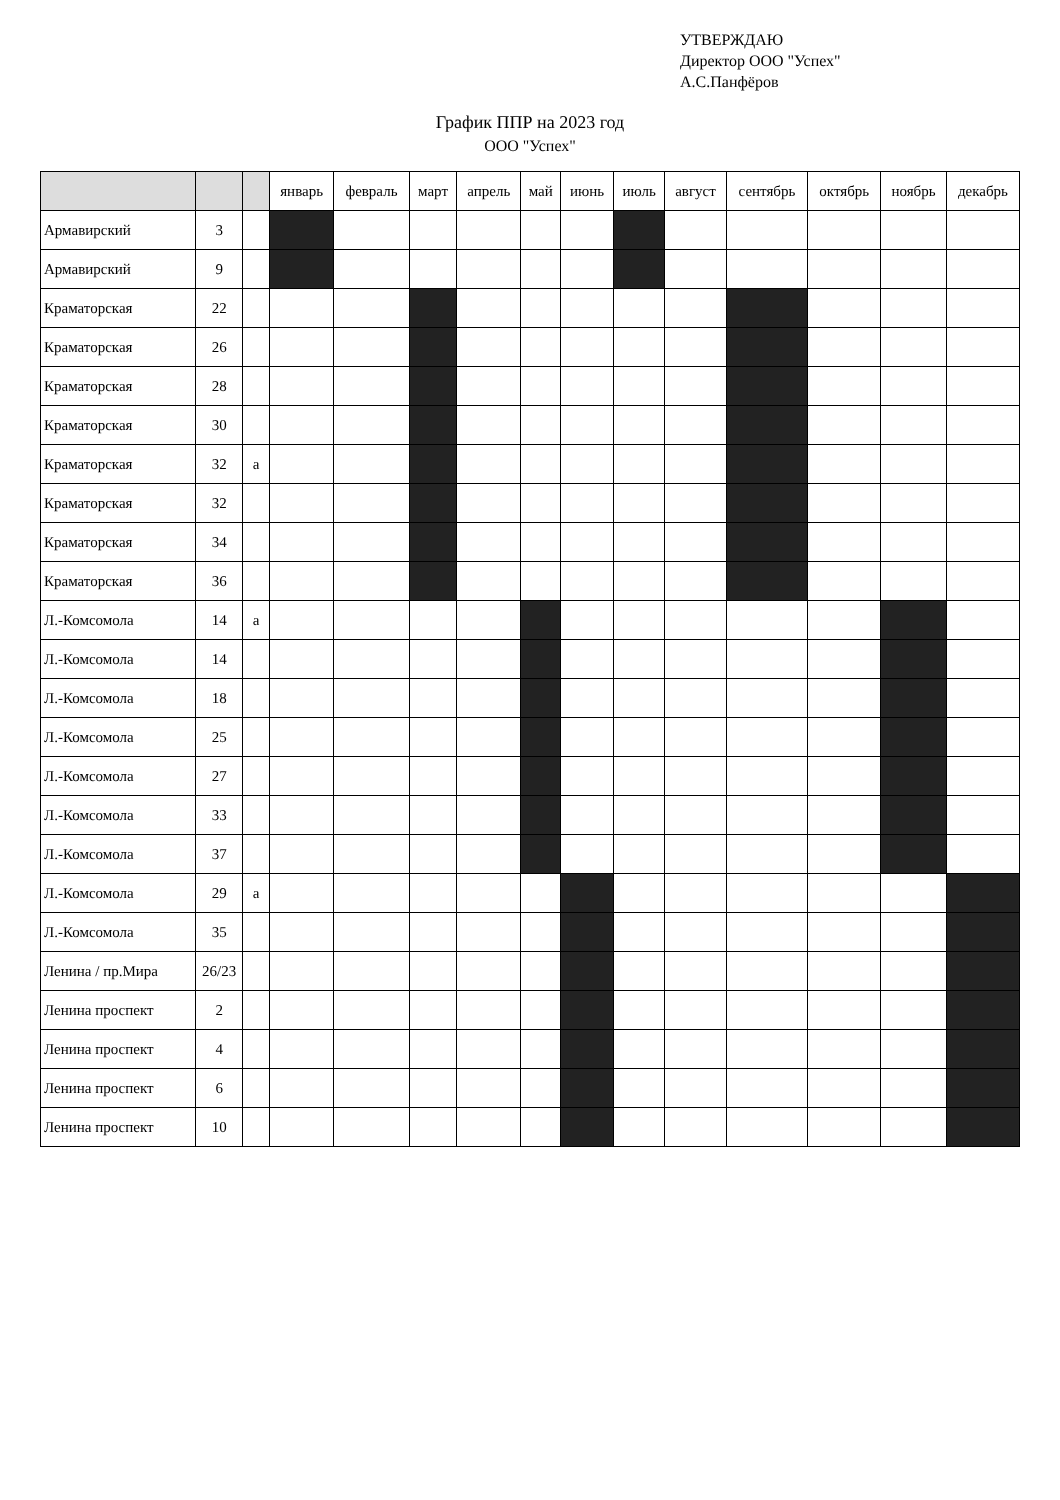УТВЕРЖДАЮ
Директор ООО "Успех"
А.С.Панфёров
График ППР на 2023 год
ООО "Успех"
| | | | январь | февраль | март | апрель | май | июнь | июль | август | сентябрь | октябрь | ноябрь | декабрь |
| --- | --- | --- | --- | --- | --- | --- | --- | --- | --- | --- | --- | --- | --- | --- |
| Армавирский | 3 | | | | | | | | | | | | | |
| Армавирский | 9 | | | | | | | | | | | | | |
| Краматорская | 22 | | | | | | | | | | | | | |
| Краматорская | 26 | | | | | | | | | | | | | |
| Краматорская | 28 | | | | | | | | | | | | | |
| Краматорская | 30 | | | | | | | | | | | | | |
| Краматорская | 32 | а | | | | | | | | | | | | |
| Краматорская | 32 | | | | | | | | | | | | | |
| Краматорская | 34 | | | | | | | | | | | | | |
| Краматорская | 36 | | | | | | | | | | | | | |
| Л.-Комсомола | 14 | а | | | | | | | | | | | | |
| Л.-Комсомола | 14 | | | | | | | | | | | | | |
| Л.-Комсомола | 18 | | | | | | | | | | | | | |
| Л.-Комсомола | 25 | | | | | | | | | | | | | |
| Л.-Комсомола | 27 | | | | | | | | | | | | | |
| Л.-Комсомола | 33 | | | | | | | | | | | | | |
| Л.-Комсомола | 37 | | | | | | | | | | | | | |
| Л.-Комсомола | 29 | а | | | | | | | | | | | | |
| Л.-Комсомола | 35 | | | | | | | | | | | | | |
| Ленина / пр.Мира | 26/23 | | | | | | | | | | | | | |
| Ленина проспект | 2 | | | | | | | | | | | | | |
| Ленина проспект | 4 | | | | | | | | | | | | | |
| Ленина проспект | 6 | | | | | | | | | | | | | |
| Ленина проспект | 10 | | | | | | | | | | | | | |